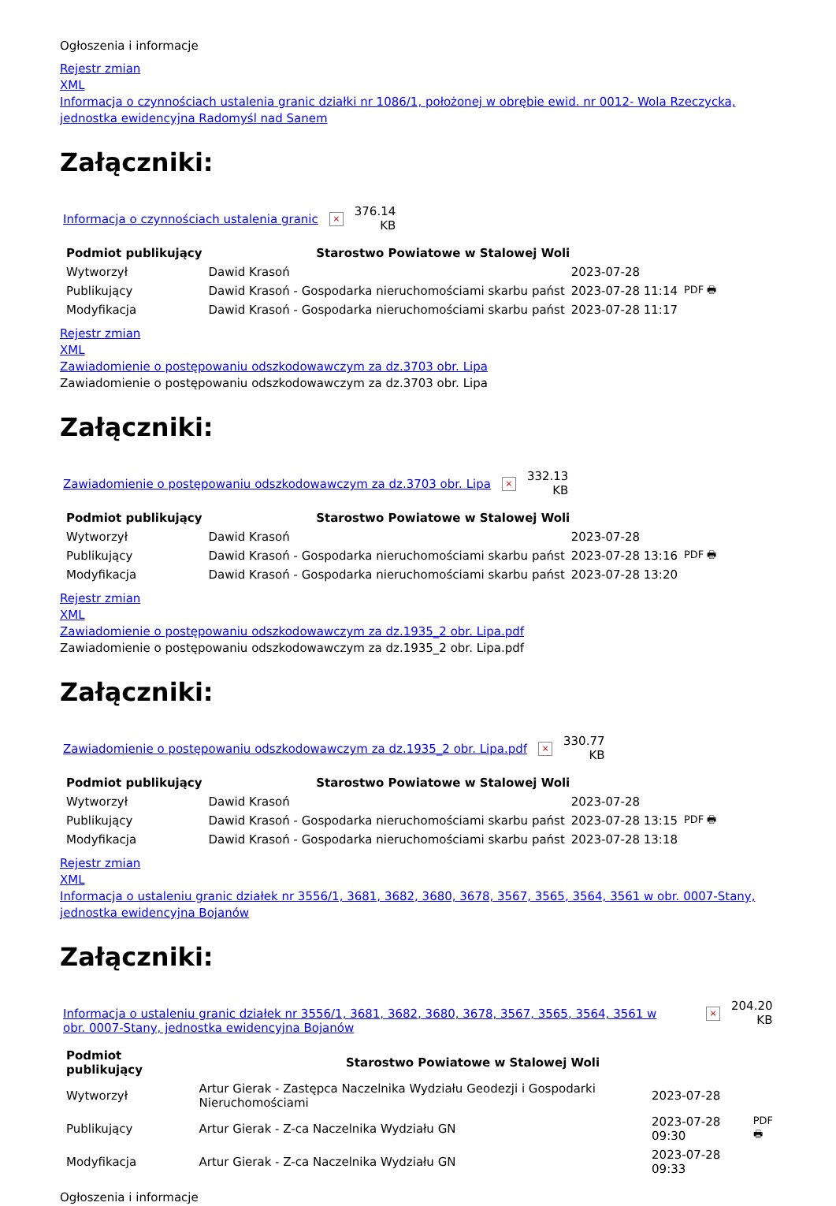Ogłoszenia i informacje
Rejestr zmian
XML
Informacja o czynnościach ustalenia granic działki nr 1086/1, położonej w obrębie ewid. nr 0012- Wola Rzeczycka, jednostka ewidencyjna Radomyśl nad Sanem
Załączniki:
Informacja o czynnościach ustalenia granic × 376.14
KB
| Podmiot publikujący | Starostwo Powiatowe w Stalowej Woli | | |
| Wytworzył | Dawid Krasoń | 2023-07-28 | PDF 🖶 |
| Publikujący | Dawid Krasoń - Gospodarka nieruchomościami skarbu państ | 2023-07-28 11:14 | |
| Modyfikacja | Dawid Krasoń - Gospodarka nieruchomościami skarbu państ | 2023-07-28 11:17 | |
Rejestr zmian
XML
Zawiadomienie o postępowaniu odszkodowawczym za dz.3703 obr. Lipa
Zawiadomienie o postępowaniu odszkodowawczym za dz.3703 obr. Lipa
Załączniki:
Zawiadomienie o postępowaniu odszkodowawczym za dz.3703 obr. Lipa × 332.13
KB
| Podmiot publikujący | Starostwo Powiatowe w Stalowej Woli | | |
| Wytworzył | Dawid Krasoń | 2023-07-28 | PDF 🖶 |
| Publikujący | Dawid Krasoń - Gospodarka nieruchomościami skarbu państ | 2023-07-28 13:16 | |
| Modyfikacja | Dawid Krasoń - Gospodarka nieruchomościami skarbu państ | 2023-07-28 13:20 | |
Rejestr zmian
XML
Zawiadomienie o postępowaniu odszkodowawczym za dz.1935_2 obr. Lipa.pdf
Zawiadomienie o postępowaniu odszkodowawczym za dz.1935_2 obr. Lipa.pdf
Załączniki:
Zawiadomienie o postępowaniu odszkodowawczym za dz.1935_2 obr. Lipa.pdf × 330.77
KB
| Podmiot publikujący | Starostwo Powiatowe w Stalowej Woli | | |
| Wytworzył | Dawid Krasoń | 2023-07-28 | PDF 🖶 |
| Publikujący | Dawid Krasoń - Gospodarka nieruchomościami skarbu państ | 2023-07-28 13:15 | |
| Modyfikacja | Dawid Krasoń - Gospodarka nieruchomościami skarbu państ | 2023-07-28 13:18 | |
Rejestr zmian
XML
Informacja o ustaleniu granic działek nr 3556/1, 3681, 3682, 3680, 3678, 3567, 3565, 3564, 3561 w obr. 0007-Stany, jednostka ewidencyjna Bojanów
Załączniki:
Informacja o ustaleniu granic działek nr 3556/1, 3681, 3682, 3680, 3678, 3567, 3565, 3564, 3561 w obr. 0007-Stany, jednostka ewidencyjna Bojanów × 204.20
KB
| Podmiot publikujący | Starostwo Powiatowe w Stalowej Woli | | |
| Wytworzył | Artur Gierak - Zastępca Naczelnika Wydziału Geodezji i Gospodarki Nieruchomościami | 2023-07-28 | PDF 🖶 |
| Publikujący | Artur Gierak - Z-ca Naczelnika Wydziału GN | 2023-07-28 09:30 | |
| Modyfikacja | Artur Gierak - Z-ca Naczelnika Wydziału GN | 2023-07-28 09:33 | |
Ogłoszenia i informacje